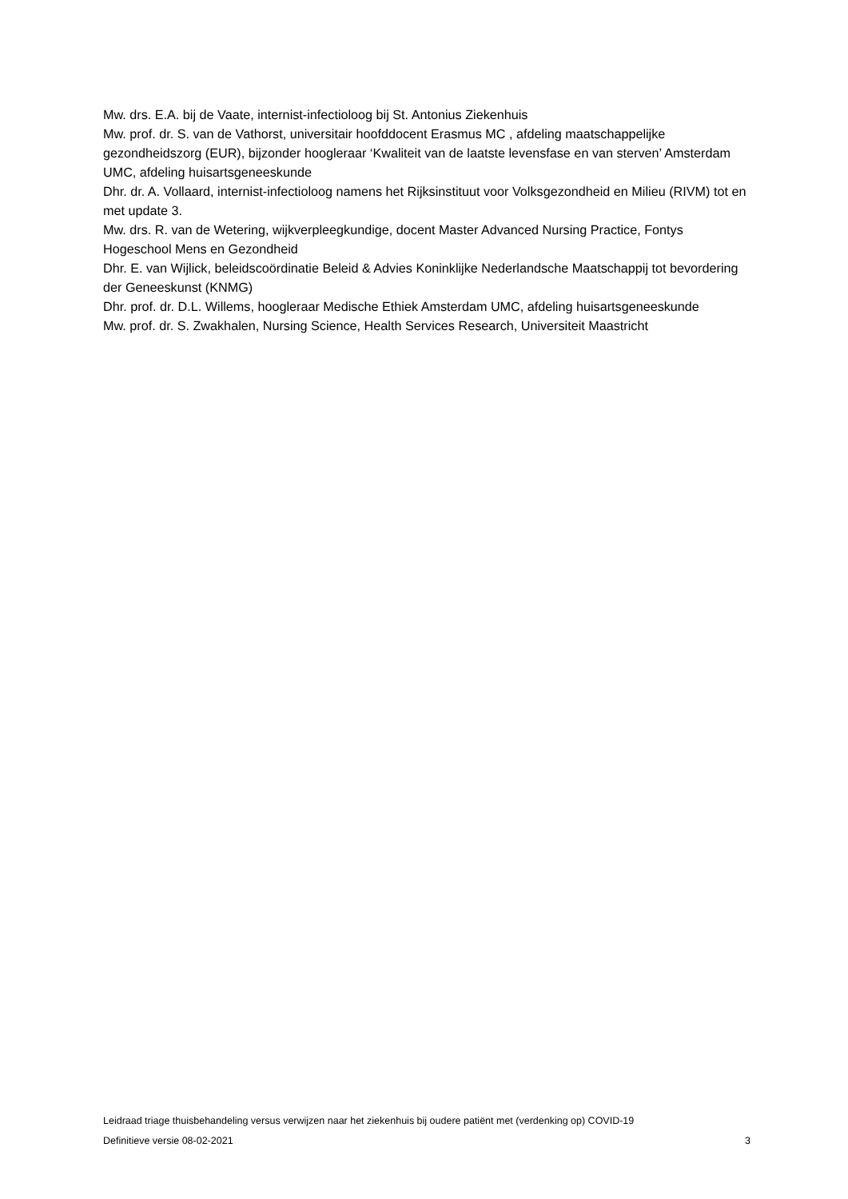Mw. drs. E.A. bij de Vaate, internist-infectioloog bij St. Antonius Ziekenhuis
Mw. prof. dr. S. van de Vathorst, universitair hoofddocent Erasmus MC , afdeling maatschappelijke gezondheidszorg (EUR), bijzonder hoogleraar ‘Kwaliteit van de laatste levensfase en van sterven’ Amsterdam UMC, afdeling huisartsgeneeskunde
Dhr. dr. A. Vollaard, internist-infectioloog namens het Rijksinstituut voor Volksgezondheid en Milieu (RIVM) tot en met update 3.
Mw. drs. R. van de Wetering, wijkverpleegkundige, docent Master Advanced Nursing Practice, Fontys Hogeschool Mens en Gezondheid
Dhr. E. van Wijlick, beleidscoördinatie Beleid & Advies Koninklijke Nederlandsche Maatschappij tot bevordering der Geneeskunst (KNMG)
Dhr. prof. dr. D.L. Willems, hoogleraar Medische Ethiek Amsterdam UMC, afdeling huisartsgeneeskunde
Mw. prof. dr. S. Zwakhalen, Nursing Science, Health Services Research, Universiteit Maastricht
Leidraad triage thuisbehandeling versus verwijzen naar het ziekenhuis bij oudere patiënt met (verdenking op) COVID-19
Definitieve versie 08-02-2021 3